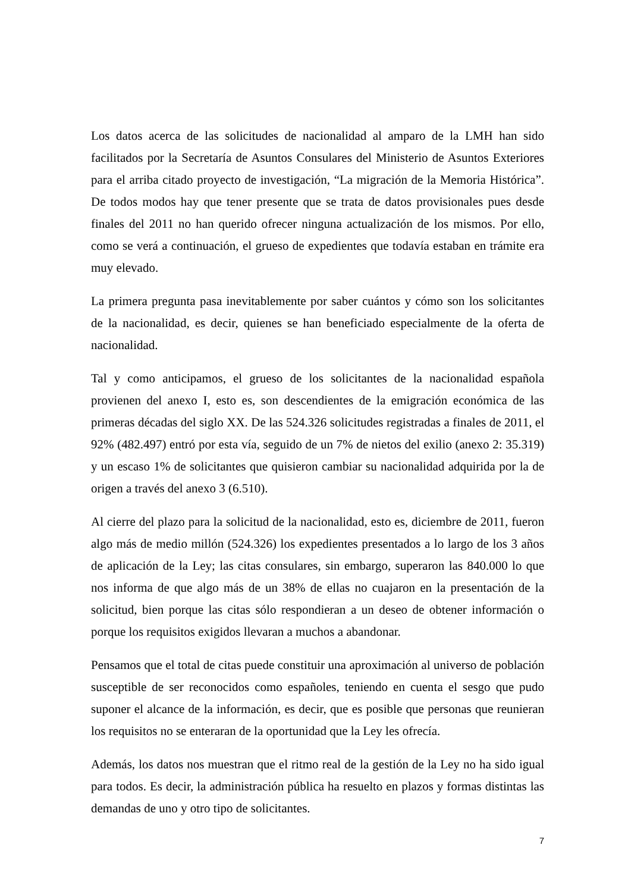Los datos acerca de las solicitudes de nacionalidad al amparo de la LMH han sido facilitados por la Secretaría de Asuntos Consulares del Ministerio de Asuntos Exteriores para el arriba citado proyecto de investigación, “La migración de la Memoria Histórica”. De todos modos hay que tener presente que se trata de datos provisionales pues desde finales del 2011 no han querido ofrecer ninguna actualización de los mismos. Por ello, como se verá a continuación, el grueso de expedientes que todavía estaban en trámite era muy elevado.
La primera pregunta pasa inevitablemente por saber cuántos y cómo son los solicitantes de la nacionalidad, es decir, quienes se han beneficiado especialmente de la oferta de nacionalidad.
Tal y como anticipamos, el grueso de los solicitantes de la nacionalidad española provienen del anexo I, esto es, son descendientes de la emigración económica de las primeras décadas del siglo XX. De las 524.326 solicitudes registradas a finales de 2011, el 92% (482.497) entró por esta vía, seguido de un 7% de nietos del exilio (anexo 2: 35.319) y un escaso 1% de solicitantes que quisieron cambiar su nacionalidad adquirida por la de origen a través del anexo 3 (6.510).
Al cierre del plazo para la solicitud de la nacionalidad, esto es, diciembre de 2011, fueron algo más de medio millón (524.326) los expedientes presentados a lo largo de los 3 años de aplicación de la Ley; las citas consulares, sin embargo, superaron las 840.000 lo que nos informa de que algo más de un 38% de ellas no cuajaron en la presentación de la solicitud, bien porque las citas sólo respondieran a un deseo de obtener información o porque los requisitos exigidos llevaran a muchos a abandonar.
Pensamos que el total de citas puede constituir una aproximación al universo de población susceptible de ser reconocidos como españoles, teniendo en cuenta el sesgo que pudo suponer el alcance de la información, es decir, que es posible que personas que reunieran los requisitos no se enteraran de la oportunidad que la Ley les ofrecía.
Además, los datos nos muestran que el ritmo real de la gestión de la Ley no ha sido igual para todos. Es decir, la administración pública ha resuelto en plazos y formas distintas las demandas de uno y otro tipo de solicitantes.
7